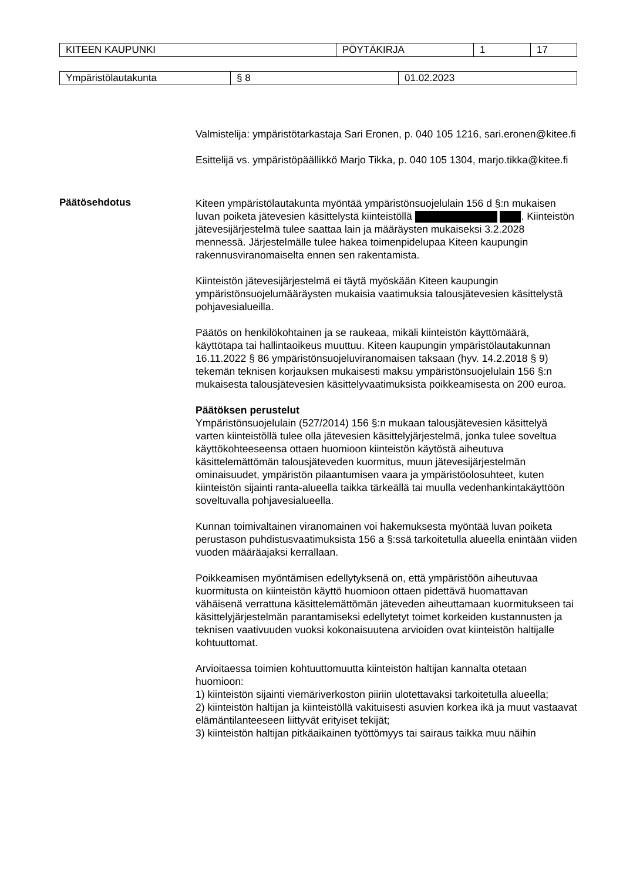| KITEEN KAUPUNKI | PÖYTÄKIRJA | 1 | 17 |
| Ympäristölautakunta | § 8 | 01.02.2023 |
Valmistelija: ympäristötarkastaja Sari Eronen, p. 040 105 1216, sari.eronen@kitee.fi
Esittelijä vs. ympäristöpäällikkö Marjo Tikka, p. 040 105 1304, marjo.tikka@kitee.fi
Päätösehdotus
Kiteen ympäristölautakunta myöntää ympäristönsuojelulain 156 d §:n mukaisen luvan poiketa jätevesien käsittelystä kiinteistöllä . Kiinteistön jätevesijärjestelmä tulee saattaa lain ja määräysten mukaiseksi 3.2.2028 mennessä. Järjestelmälle tulee hakea toimenpidelupaa Kiteen kaupungin rakennusviranomaiselta ennen sen rakentamista.
Kiinteistön jätevesijärjestelmä ei täytä myöskään Kiteen kaupungin ympäristönsuojelumääräysten mukaisia vaatimuksia talousjätevesien käsittelystä pohjavesialueilla.
Päätös on henkilökohtainen ja se raukeaa, mikäli kiinteistön käyttömäärä, käyttötapa tai hallintaoikeus muuttuu. Kiteen kaupungin ympäristölautakunnan 16.11.2022 § 86 ympäristönsuojeluviranomaisen taksaan (hyv. 14.2.2018 § 9) tekemän teknisen korjauksen mukaisesti maksu ympäristönsuojelulain 156 §:n mukaisesta talousjätevesien käsittelyvaatimuksista poikkeamisesta on 200 euroa.
Päätöksen perustelut
Ympäristönsuojelulain (527/2014) 156 §:n mukaan talousjätevesien käsittelyä varten kiinteistöllä tulee olla jätevesien käsittelyjärjestelmä, jonka tulee soveltua käyttökohteeseensa ottaen huomioon kiinteistön käytöstä aiheutuva käsittelemättömän talousjäteveden kuormitus, muun jätevesijärjestelmän ominaisuudet, ympäristön pilaantumisen vaara ja ympäristöolosuhteet, kuten kiinteistön sijainti ranta-alueella taikka tärkeällä tai muulla vedenhankintakäyttöön soveltuvalla pohjavesialueella.
Kunnan toimivaltainen viranomainen voi hakemuksesta myöntää luvan poiketa perustason puhdistusvaatimuksista 156 a §:ssä tarkoitetulla alueella enintään viiden vuoden määräajaksi kerrallaan.
Poikkeamisen myöntämisen edellytyksenä on, että ympäristöön aiheutuvaa kuormitusta on kiinteistön käyttö huomioon ottaen pidettävä huomattavan vähäisenä verrattuna käsittelemättömän jäteveden aiheuttamaan kuormitukseen tai käsittelyjärjestelmän parantamiseksi edellytetyt toimet korkeiden kustannusten ja teknisen vaativuuden vuoksi kokonaisuutena arvioiden ovat kiinteistön haltijalle kohtuuttomat.
Arvioitaessa toimien kohtuuttomuutta kiinteistön haltijan kannalta otetaan huomioon:
1) kiinteistön sijainti viemäriverkoston piiriin ulotettavaksi tarkoitetulla alueella;
2) kiinteistön haltijan ja kiinteistöllä vakituisesti asuvien korkea ikä ja muut vastaavat elämäntilanteeseen liittyvät erityiset tekijät;
3) kiinteistön haltijan pitkäaikainen työttömyys tai sairaus taikka muu näihin